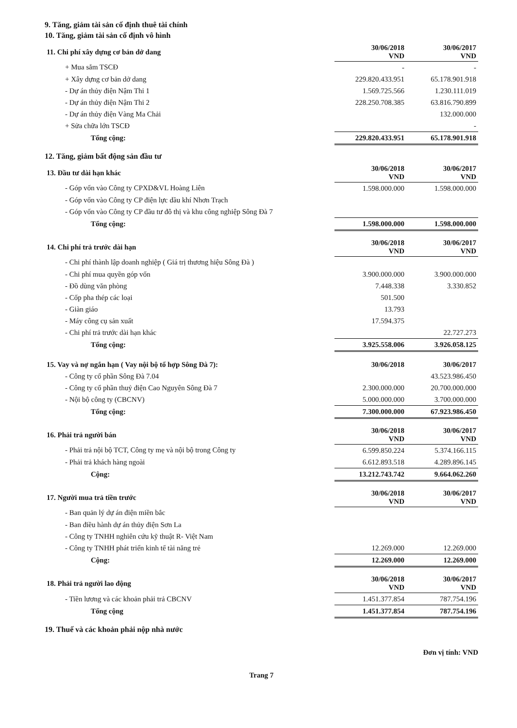9. Tăng, giảm tài sản cố định thuê tài chính
10. Tăng, giảm tài sản cố định vô hình
| 11. Chi phí xây dựng cơ bản dở dang | 30/06/2018 VND | 30/06/2017 VND |
| + Mua sắm TSCĐ | - | - |
| + Xây dựng cơ bản dở dang | 229.820.433.951 | 65.178.901.918 |
| - Dự án thủy điện Nậm Thi 1 | 1.569.725.566 | 1.230.111.019 |
| - Dự án thủy điện Nậm Thi 2 | 228.250.708.385 | 63.816.790.899 |
| - Dự án thủy điện Vàng Ma Chải | | 132.000.000 |
| + Sửa chữa lớn TSCĐ | | - |
| Tổng cộng: | 229.820.433.951 | 65.178.901.918 |
12. Tăng, giảm bất động sản đầu tư
| 13. Đầu tư dài hạn khác | 30/06/2018 VND | 30/06/2017 VND |
| - Góp vốn vào Công ty CPXD&VL Hoàng Liên | 1.598.000.000 | 1.598.000.000 |
| - Góp vốn vào Công ty CP điện lực dầu khí Nhơn Trạch | | |
| - Góp vốn vào Công ty CP đầu tư đô thị và khu công nghiệp Sông Đà 7 | | |
| Tổng cộng: | 1.598.000.000 | 1.598.000.000 |
| 14. Chi phí trả trước dài hạn | 30/06/2018 VND | 30/06/2017 VND |
| - Chi phí thành lập doanh nghiệp ( Giá trị thương hiệu Sông Đà ) | | |
| - Chi phí mua quyền góp vốn | 3.900.000.000 | 3.900.000.000 |
| - Đồ dùng văn phòng | 7.448.338 | 3.330.852 |
| - Cốp pha thép các loại | 501.500 | |
| - Giàn giáo | 13.793 | |
| - Máy công cụ sản xuất | 17.594.375 | |
| - Chi phí trả trước dài hạn khác | | 22.727.273 |
| Tổng cộng: | 3.925.558.006 | 3.926.058.125 |
| 15. Vay và nợ ngắn hạn ( Vay nội bộ tổ hợp Sông Đà 7): | 30/06/2018 | 30/06/2017 |
| - Công ty cổ phần Sông Đà 7.04 | | 43.523.986.450 |
| - Công ty cổ phần thuỷ điện Cao Nguyên Sông Đà 7 | 2.300.000.000 | 20.700.000.000 |
| - Nội bộ công ty (CBCNV) | 5.000.000.000 | 3.700.000.000 |
| Tổng cộng: | 7.300.000.000 | 67.923.986.450 |
| 16. Phải trả người bán | 30/06/2018 VND | 30/06/2017 VND |
| - Phải trả nội bộ TCT, Công ty mẹ và nội bộ trong Công ty | 6.599.850.224 | 5.374.166.115 |
| - Phải trả khách hàng ngoài | 6.612.893.518 | 4.289.896.145 |
| Cộng: | 13.212.743.742 | 9.664.062.260 |
| 17. Người mua trả tiền trước | 30/06/2018 VND | 30/06/2017 VND |
| - Ban quản lý dự án điện miền bắc | | |
| - Ban điều hành dự án thủy điện Sơn La | | |
| - Công ty TNHH nghiên cứu kỹ thuật R- Việt Nam | | |
| - Công ty TNHH phát triển kinh tế tài năng trẻ | 12.269.000 | 12.269.000 |
| Cộng: | 12.269.000 | 12.269.000 |
| 18. Phải trả người lao động | 30/06/2018 VND | 30/06/2017 VND |
| - Tiền lương và các khoản phải trả CBCNV | 1.451.377.854 | 787.754.196 |
| Tổng cộng | 1.451.377.854 | 787.754.196 |
19. Thuế và các khoản phải nộp nhà nước
Đơn vị tính: VND
Trang 7